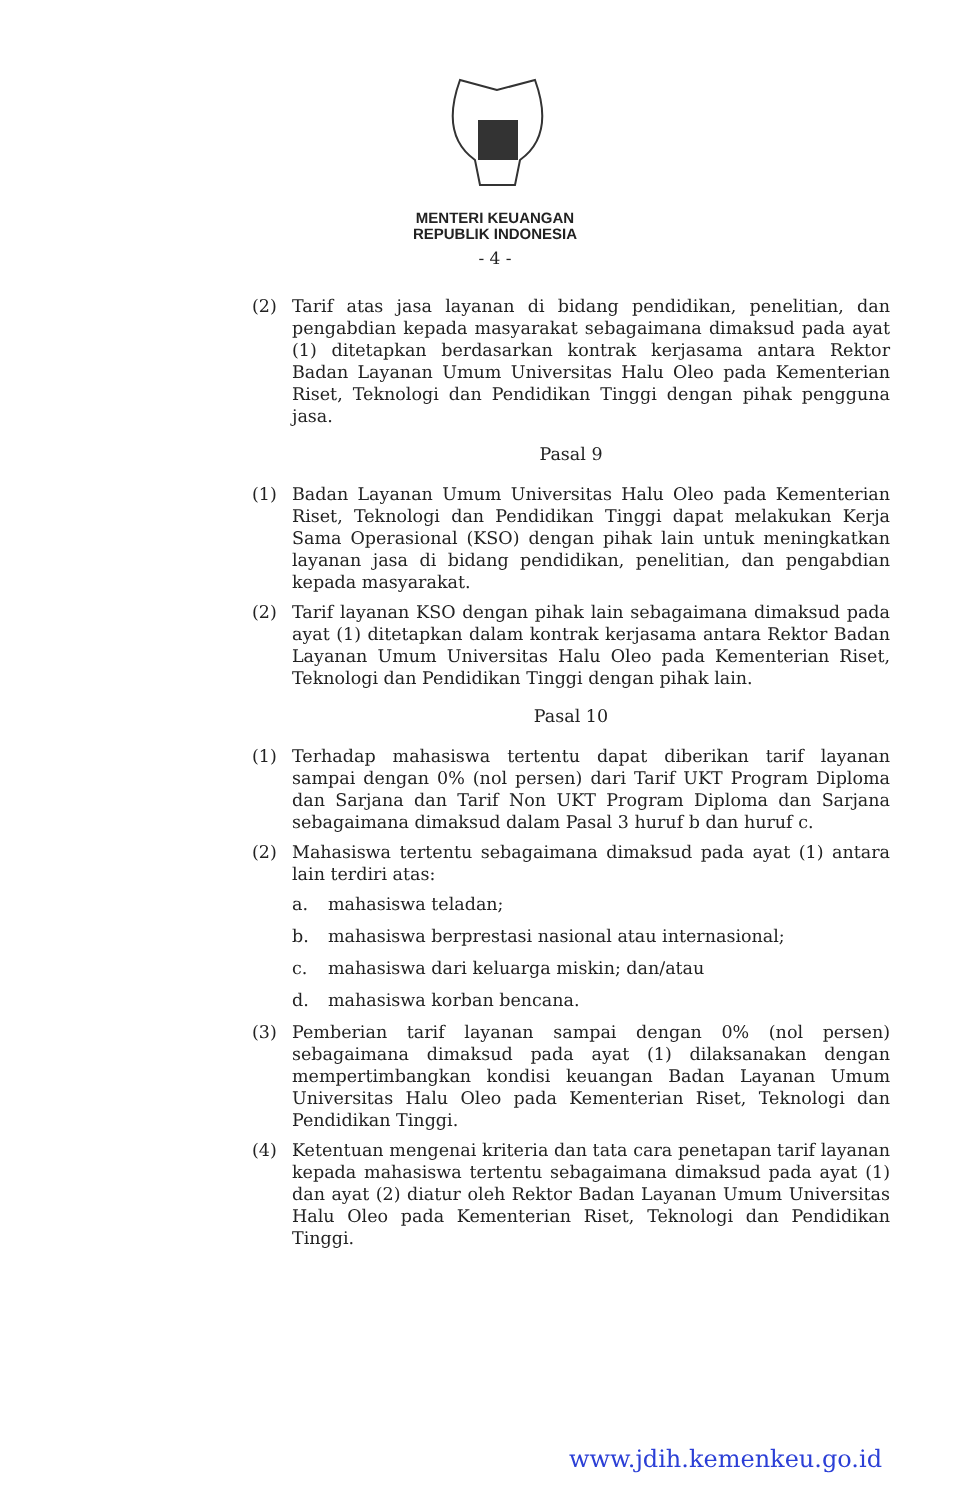MENTERI KEUANGAN
REPUBLIK INDONESIA
- 4 -
(2) Tarif atas jasa layanan di bidang pendidikan, penelitian, dan pengabdian kepada masyarakat sebagaimana dimaksud pada ayat (1) ditetapkan berdasarkan kontrak kerjasama antara Rektor Badan Layanan Umum Universitas Halu Oleo pada Kementerian Riset, Teknologi dan Pendidikan Tinggi dengan pihak pengguna jasa.
Pasal 9
(1) Badan Layanan Umum Universitas Halu Oleo pada Kementerian Riset, Teknologi dan Pendidikan Tinggi dapat melakukan Kerja Sama Operasional (KSO) dengan pihak lain untuk meningkatkan layanan jasa di bidang pendidikan, penelitian, dan pengabdian kepada masyarakat.
(2) Tarif layanan KSO dengan pihak lain sebagaimana dimaksud pada ayat (1) ditetapkan dalam kontrak kerjasama antara Rektor Badan Layanan Umum Universitas Halu Oleo pada Kementerian Riset, Teknologi dan Pendidikan Tinggi dengan pihak lain.
Pasal 10
(1) Terhadap mahasiswa tertentu dapat diberikan tarif layanan sampai dengan 0% (nol persen) dari Tarif UKT Program Diploma dan Sarjana dan Tarif Non UKT Program Diploma dan Sarjana sebagaimana dimaksud dalam Pasal 3 huruf b dan huruf c.
(2) Mahasiswa tertentu sebagaimana dimaksud pada ayat (1) antara lain terdiri atas:
a. mahasiswa teladan;
b. mahasiswa berprestasi nasional atau internasional;
c. mahasiswa dari keluarga miskin; dan/atau
d. mahasiswa korban bencana.
(3) Pemberian tarif layanan sampai dengan 0% (nol persen) sebagaimana dimaksud pada ayat (1) dilaksanakan dengan mempertimbangkan kondisi keuangan Badan Layanan Umum Universitas Halu Oleo pada Kementerian Riset, Teknologi dan Pendidikan Tinggi.
(4) Ketentuan mengenai kriteria dan tata cara penetapan tarif layanan kepada mahasiswa tertentu sebagaimana dimaksud pada ayat (1) dan ayat (2) diatur oleh Rektor Badan Layanan Umum Universitas Halu Oleo pada Kementerian Riset, Teknologi dan Pendidikan Tinggi.
www.jdih.kemenkeu.go.id